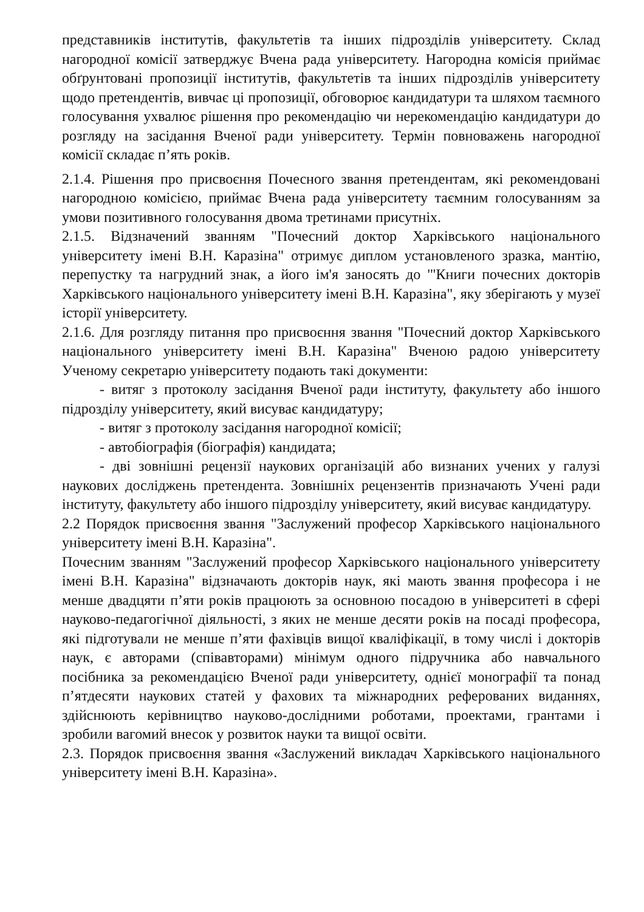представників інститутів, факультетів та інших підрозділів університету. Склад нагородної комісії затверджує Вчена рада університету. Нагородна комісія приймає обґрунтовані пропозиції інститутів, факультетів та інших підрозділів університету щодо претендентів, вивчає ці пропозиції, обговорює кандидатури та шляхом таємного голосування ухвалює рішення про рекомендацію чи нерекомендацію кандидатури до розгляду на засідання Вченої ради університету. Термін повноважень нагородної комісії складає п’ять років.
2.1.4. Рішення про присвоєння Почесного звання претендентам, які рекомендовані нагородною комісією, приймає Вчена рада університету таємним голосуванням за умови позитивного голосування двома третинами присутніх.
2.1.5. Відзначений званням "Почесний доктор Харківського національного університету імені В.Н. Каразіна" отримує диплом установленого зразка, мантію, перепустку та нагрудний знак, а його ім'я заносять до '"Книги почесних докторів Харківського національного університету імені В.Н. Каразіна", яку зберігають у музеї історії університету.
2.1.6. Для розгляду питання про присвоєння звання "Почесний доктор Харківського національного університету імені В.Н. Каразіна" Вченою радою університету Ученому секретарю університету подають такі документи:
- витяг з протоколу засідання Вченої ради інституту, факультету або іншого підрозділу університету, який висуває кандидатуру;
- витяг з протоколу засідання нагородної комісії;
- автобіографія (біографія) кандидата;
- дві зовнішні рецензії наукових організацій або визнаних учених у галузі наукових досліджень претендента. Зовнішніх рецензентів призначають Учені ради інституту, факультету або іншого підрозділу університету, який висуває кандидатуру.
2.2 Порядок присвоєння звання "Заслужений професор Харківського національного університету імені В.Н. Каразіна".
Почесним званням "Заслужений професор Харківського національного університету імені В.Н. Каразіна" відзначають докторів наук, які мають звання професора і не менше двадцяти п’яти років працюють за основною посадою в університеті в сфері науково-педагогічної діяльності, з яких не менше десяти років на посаді професора, які підготували не менше п’яти фахівців вищої кваліфікації, в тому числі і докторів наук, є авторами (співавторами) мінімум одного підручника або навчального посібника за рекомендацією Вченої ради університету, однієї монографії та понад п’ятдесяти наукових статей у фахових та міжнародних реферованих виданнях, здійснюють керівництво науково-дослідними роботами, проектами, грантами і зробили вагомий внесок у розвиток науки та вищої освіти.
2.3. Порядок присвоєння звання «Заслужений викладач Харківського національного університету імені В.Н. Каразіна».